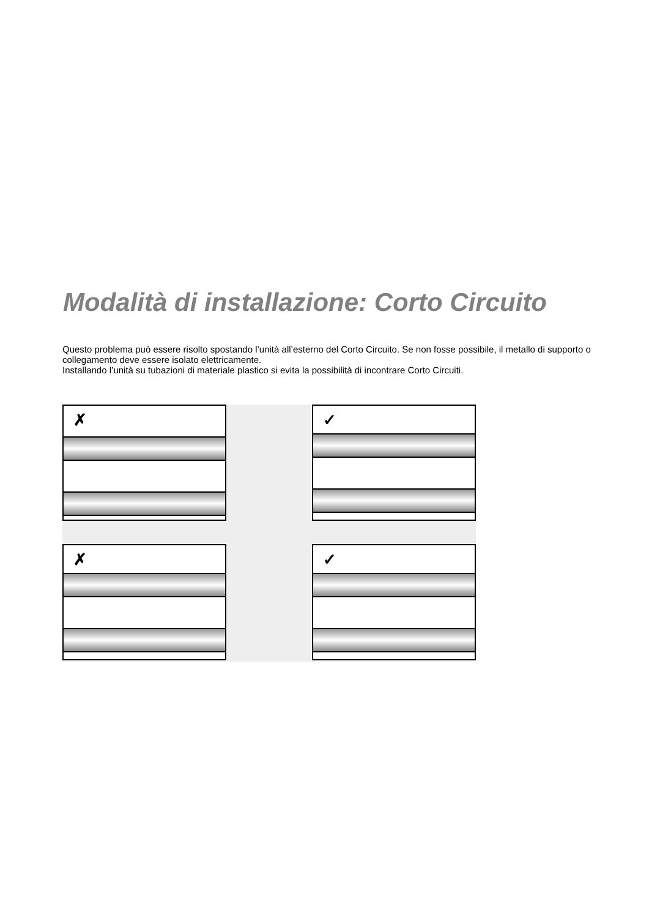Modalità di installazione: Corto Circuito
Questo problema può essere risolto spostando l’unità all’esterno del Corto Circuito. Se non fosse possibile, il metallo di supporto o collegamento deve essere isolato elettricamente.
Installando l’unità su tubazioni di materiale plastico si evita la possibilità di incontrare Corto Circuiti.
✗
✓
✗
✓